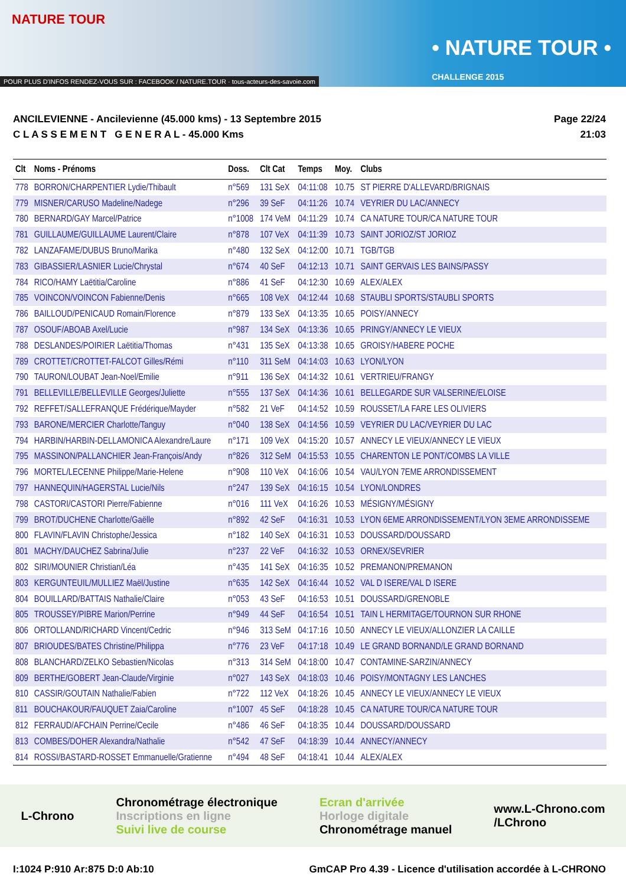NATURE TOUR
• NATURE TOUR •
CHALLENGE 2015
POUR PLUS D'INFOS RENDEZ-VOUS SUR : FACEBOOK / NATURE.TOUR · tous-acteurs-des-savoie.com
ANCILEVIENNE - Ancilevienne (45.000 kms) - 13 Septembre 2015
C L A S S E M E N T G E N E R A L - 45.000 Kms
Page 22/24
21:03
| Clt | Noms - Prénoms | Doss. | Clt Cat | Temps | Moy. | Clubs |
| --- | --- | --- | --- | --- | --- | --- |
| 778 | BORRON/CHARPENTIER Lydie/Thibault | n°569 | 131 SeX | 04:11:08 | 10.75 | ST PIERRE D'ALLEVARD/BRIGNAIS |
| 779 | MISNER/CARUSO Madeline/Nadege | n°296 | 39 SeF | 04:11:26 | 10.74 | VEYRIER DU LAC/ANNECY |
| 780 | BERNARD/GAY Marcel/Patrice | n°1008 | 174 VeM | 04:11:29 | 10.74 | CA NATURE TOUR/CA NATURE TOUR |
| 781 | GUILLAUME/GUILLAUME Laurent/Claire | n°878 | 107 VeX | 04:11:39 | 10.73 | SAINT JORIOZ/ST JORIOZ |
| 782 | LANZAFAME/DUBUS Bruno/Marika | n°480 | 132 SeX | 04:12:00 | 10.71 | TGB/TGB |
| 783 | GIBASSIER/LASNIER Lucie/Chrystal | n°674 | 40 SeF | 04:12:13 | 10.71 | SAINT GERVAIS LES BAINS/PASSY |
| 784 | RICO/HAMY Laëtitia/Caroline | n°886 | 41 SeF | 04:12:30 | 10.69 | ALEX/ALEX |
| 785 | VOINCON/VOINCON Fabienne/Denis | n°665 | 108 VeX | 04:12:44 | 10.68 | STAUBLI SPORTS/STAUBLI SPORTS |
| 786 | BAILLOUD/PENICAUD Romain/Florence | n°879 | 133 SeX | 04:13:35 | 10.65 | POISY/ANNECY |
| 787 | OSOUF/ABOAB Axel/Lucie | n°987 | 134 SeX | 04:13:36 | 10.65 | PRINGY/ANNECY LE VIEUX |
| 788 | DESLANDES/POIRIER Laëtitia/Thomas | n°431 | 135 SeX | 04:13:38 | 10.65 | GROISY/HABERE POCHE |
| 789 | CROTTET/CROTTET-FALCOT Gilles/Rémi | n°110 | 311 SeM | 04:14:03 | 10.63 | LYON/LYON |
| 790 | TAURON/LOUBAT Jean-Noel/Emilie | n°911 | 136 SeX | 04:14:32 | 10.61 | VERTRIEU/FRANGY |
| 791 | BELLEVILLE/BELLEVILLE Georges/Juliette | n°555 | 137 SeX | 04:14:36 | 10.61 | BELLEGARDE SUR VALSERINE/ELOISE |
| 792 | REFFET/SALLEFRANQUE Frédérique/Mayder | n°582 | 21 VeF | 04:14:52 | 10.59 | ROUSSET/LA FARE LES OLIVIERS |
| 793 | BARONE/MERCIER Charlotte/Tanguy | n°040 | 138 SeX | 04:14:56 | 10.59 | VEYRIER DU LAC/VEYRIER DU LAC |
| 794 | HARBIN/HARBIN-DELLAMONICA Alexandre/Laure | n°171 | 109 VeX | 04:15:20 | 10.57 | ANNECY LE VIEUX/ANNECY LE VIEUX |
| 795 | MASSINON/PALLANCHIER Jean-François/Andy | n°826 | 312 SeM | 04:15:53 | 10.55 | CHARENTON LE PONT/COMBS LA VILLE |
| 796 | MORTEL/LECENNE Philippe/Marie-Helene | n°908 | 110 VeX | 04:16:06 | 10.54 | VAU/LYON 7EME ARRONDISSEMENT |
| 797 | HANNEQUIN/HAGERSTAL Lucie/Nils | n°247 | 139 SeX | 04:16:15 | 10.54 | LYON/LONDRES |
| 798 | CASTORI/CASTORI Pierre/Fabienne | n°016 | 111 VeX | 04:16:26 | 10.53 | MÉSIGNY/MÉSIGNY |
| 799 | BROT/DUCHENE Charlotte/Gaëlle | n°892 | 42 SeF | 04:16:31 | 10.53 | LYON 6EME ARRONDISSEMENT/LYON 3EME ARRONDISSEME |
| 800 | FLAVIN/FLAVIN Christophe/Jessica | n°182 | 140 SeX | 04:16:31 | 10.53 | DOUSSARD/DOUSSARD |
| 801 | MACHY/DAUCHEZ Sabrina/Julie | n°237 | 22 VeF | 04:16:32 | 10.53 | ORNEX/SEVRIER |
| 802 | SIRI/MOUNIER Christian/Léa | n°435 | 141 SeX | 04:16:35 | 10.52 | PREMANON/PREMANON |
| 803 | KERGUNTEUIL/MULLIEZ Maël/Justine | n°635 | 142 SeX | 04:16:44 | 10.52 | VAL D ISERE/VAL D ISERE |
| 804 | BOUILLARD/BATTAIS Nathalie/Claire | n°053 | 43 SeF | 04:16:53 | 10.51 | DOUSSARD/GRENOBLE |
| 805 | TROUSSEY/PIBRE Marion/Perrine | n°949 | 44 SeF | 04:16:54 | 10.51 | TAIN L HERMITAGE/TOURNON SUR RHONE |
| 806 | ORTOLLAND/RICHARD Vincent/Cedric | n°946 | 313 SeM | 04:17:16 | 10.50 | ANNECY LE VIEUX/ALLONZIER LA CAILLE |
| 807 | BRIOUDES/BATES Christine/Philippa | n°776 | 23 VeF | 04:17:18 | 10.49 | LE GRAND BORNAND/LE GRAND BORNAND |
| 808 | BLANCHARD/ZELKO Sebastien/Nicolas | n°313 | 314 SeM | 04:18:00 | 10.47 | CONTAMINE-SARZIN/ANNECY |
| 809 | BERTHE/GOBERT Jean-Claude/Virginie | n°027 | 143 SeX | 04:18:03 | 10.46 | POISY/MONTAGNY LES LANCHES |
| 810 | CASSIR/GOUTAIN Nathalie/Fabien | n°722 | 112 VeX | 04:18:26 | 10.45 | ANNECY LE VIEUX/ANNECY LE VIEUX |
| 811 | BOUCHAKOUR/FAUQUET Zaia/Caroline | n°1007 | 45 SeF | 04:18:28 | 10.45 | CA NATURE TOUR/CA NATURE TOUR |
| 812 | FERRAUD/AFCHAIN Perrine/Cecile | n°486 | 46 SeF | 04:18:35 | 10.44 | DOUSSARD/DOUSSARD |
| 813 | COMBES/DOHER Alexandra/Nathalie | n°542 | 47 SeF | 04:18:39 | 10.44 | ANNECY/ANNECY |
| 814 | ROSSI/BASTARD-ROSSET Emmanuelle/Gratienne | n°494 | 48 SeF | 04:18:41 | 10.44 | ALEX/ALEX |
L-Chrono
Chronométrage électronique
Inscriptions en ligne
Suivi live de course
Ecran d'arrivée
Horloge digitale
Chronométrage manuel
www.L-Chrono.com
/LChrono
I:1024 P:910 Ar:875 D:0 Ab:10 GmCAP Pro 4.39 - Licence d'utilisation accordée à L-CHRONO